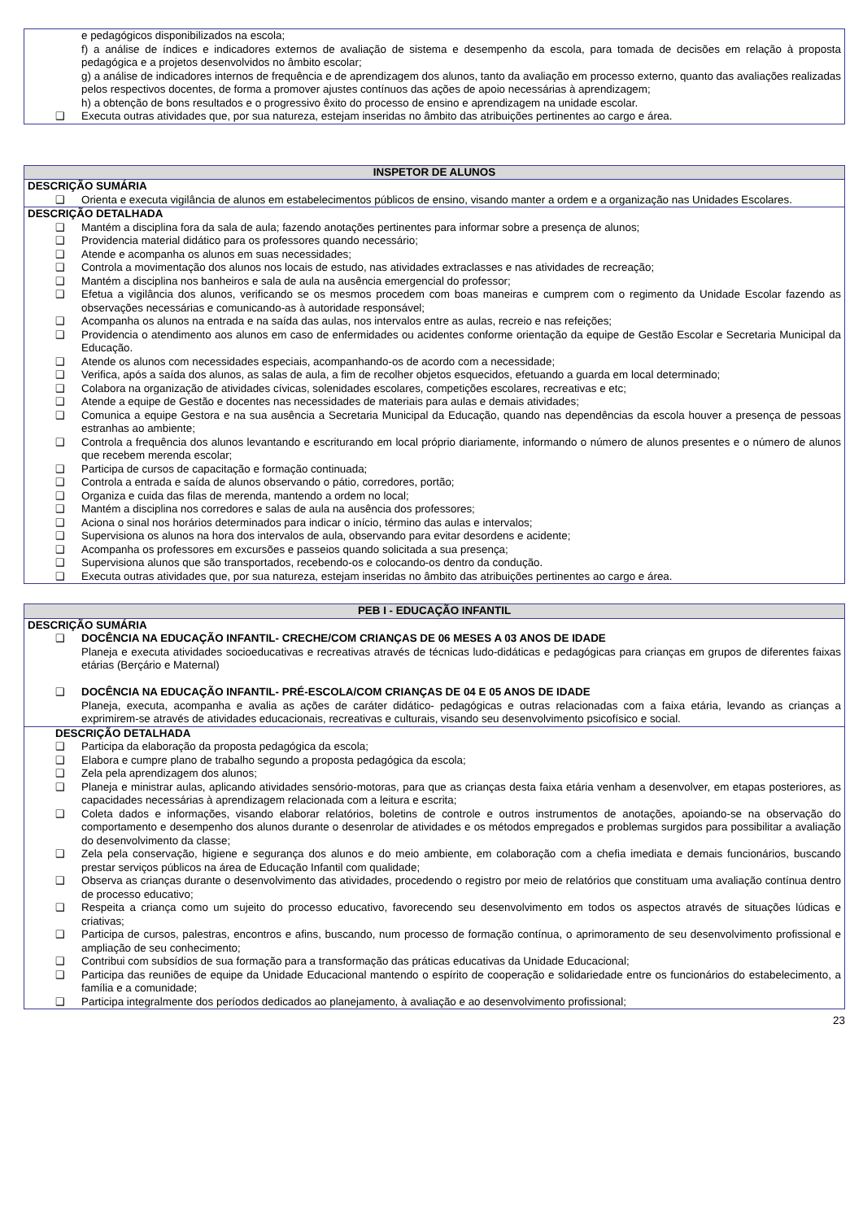| e pedagógicos disponibilizados na escola; f) a análise de índices e indicadores externos de avaliação de sistema e desempenho da escola, para tomada de decisões em relação à proposta pedagógica e a projetos desenvolvidos no âmbito escolar; g) a análise de indicadores internos de frequência e de aprendizagem dos alunos, tanto da avaliação em processo externo, quanto das avaliações realizadas pelos respectivos docentes, de forma a promover ajustes contínuos das ações de apoio necessárias à aprendizagem; h) a obtenção de bons resultados e o progressivo êxito do processo de ensino e aprendizagem na unidade escolar. ❑ Executa outras atividades que, por sua natureza, estejam inseridas no âmbito das atribuições pertinentes ao cargo e área. |
| INSPETOR DE ALUNOS |
| --- |
| DESCRIÇÃO SUMÁRIA ❑ Orienta e executa vigilância de alunos em estabelecimentos públicos de ensino, visando manter a ordem e a organização nas Unidades Escolares. |
| DESCRIÇÃO DETALHADA ❑ Mantém a disciplina fora da sala de aula; fazendo anotações pertinentes para informar sobre a presença de alunos; ❑ Providencia material didático para os professores quando necessário; ❑ Atende e acompanha os alunos em suas necessidades; ❑ Controla a movimentação dos alunos nos locais de estudo, nas atividades extraclasses e nas atividades de recreação; ❑ Mantém a disciplina nos banheiros e sala de aula na ausência emergencial do professor; ❑ Efetua a vigilância dos alunos, verificando se os mesmos procedem com boas maneiras e cumprem com o regimento da Unidade Escolar fazendo as observações necessárias e comunicando-as à autoridade responsável; ❑ Acompanha os alunos na entrada e na saída das aulas, nos intervalos entre as aulas, recreio e nas refeições; ❑ Providencia o atendimento aos alunos em caso de enfermidades ou acidentes conforme orientação da equipe de Gestão Escolar e Secretaria Municipal da Educação. ❑ Atende os alunos com necessidades especiais, acompanhando-os de acordo com a necessidade; ❑ Verifica, após a saída dos alunos, as salas de aula, a fim de recolher objetos esquecidos, efetuando a guarda em local determinado; ❑ Colabora na organização de atividades cívicas, solenidades escolares, competições escolares, recreativas e etc; ❑ Atende a equipe de Gestão e docentes nas necessidades de materiais para aulas e demais atividades; ❑ Comunica a equipe Gestora e na sua ausência a Secretaria Municipal da Educação, quando nas dependências da escola houver a presença de pessoas estranhas ao ambiente; ❑ Controla a frequência dos alunos levantando e escriturando em local próprio diariamente, informando o número de alunos presentes e o número de alunos que recebem merenda escolar; ❑ Participa de cursos de capacitação e formação continuada; ❑ Controla a entrada e saída de alunos observando o pátio, corredores, portão; ❑ Organiza e cuida das filas de merenda, mantendo a ordem no local; ❑ Mantém a disciplina nos corredores e salas de aula na ausência dos professores; ❑ Aciona o sinal nos horários determinados para indicar o início, término das aulas e intervalos; ❑ Supervisiona os alunos na hora dos intervalos de aula, observando para evitar desordens e acidente; ❑ Acompanha os professores em excursões e passeios quando solicitada a sua presença; ❑ Supervisiona alunos que são transportados, recebendo-os e colocando-os dentro da condução. ❑ Executa outras atividades que, por sua natureza, estejam inseridas no âmbito das atribuições pertinentes ao cargo e área. |
| PEB I - EDUCAÇÃO INFANTIL |
| --- |
| DESCRIÇÃO SUMÁRIA ❑ DOCÊNCIA NA EDUCAÇÃO INFANTIL- CRECHE/COM CRIANÇAS DE 06 MESES A 03 ANOS DE IDADE Planeja e executa atividades socioeducativas e recreativas através de técnicas ludo-didáticas e pedagógicas para crianças em grupos de diferentes faixas etárias (Berçário e Maternal) ❑ DOCÊNCIA NA EDUCAÇÃO INFANTIL- PRÉ-ESCOLA/COM CRIANÇAS DE 04 E 05 ANOS DE IDADE Planeja, executa, acompanha e avalia as ações de caráter didático- pedagógicas e outras relacionadas com a faixa etária, levando as crianças a exprimirem-se através de atividades educacionais, recreativas e culturais, visando seu desenvolvimento psicofísico e social. |
| DESCRIÇÃO DETALHADA ❑ Participa da elaboração da proposta pedagógica da escola; ❑ Elabora e cumpre plano de trabalho segundo a proposta pedagógica da escola; ❑ Zela pela aprendizagem dos alunos; ❑ Planeja e ministrar aulas, aplicando atividades sensório-motoras, para que as crianças desta faixa etária venham a desenvolver, em etapas posteriores, as capacidades necessárias à aprendizagem relacionada com a leitura e escrita; ❑ Coleta dados e informações, visando elaborar relatórios, boletins de controle e outros instrumentos de anotações, apoiando-se na observação do comportamento e desempenho dos alunos durante o desenrolar de atividades e os métodos empregados e problemas surgidos para possibilitar a avaliação do desenvolvimento da classe; ❑ Zela pela conservação, higiene e segurança dos alunos e do meio ambiente, em colaboração com a chefia imediata e demais funcionários, buscando prestar serviços públicos na área de Educação Infantil com qualidade; ❑ Observa as crianças durante o desenvolvimento das atividades, procedendo o registro por meio de relatórios que constituam uma avaliação contínua dentro de processo educativo; ❑ Respeita a criança como um sujeito do processo educativo, favorecendo seu desenvolvimento em todos os aspectos através de situações lúdicas e criativas; ❑ Participa de cursos, palestras, encontros e afins, buscando, num processo de formação contínua, o aprimoramento de seu desenvolvimento profissional e ampliação de seu conhecimento; ❑ Contribui com subsídios de sua formação para a transformação das práticas educativas da Unidade Educacional; ❑ Participa das reuniões de equipe da Unidade Educacional mantendo o espírito de cooperação e solidariedade entre os funcionários do estabelecimento, a família e a comunidade; ❑ Participa integralmente dos períodos dedicados ao planejamento, à avaliação e ao desenvolvimento profissional; |
23